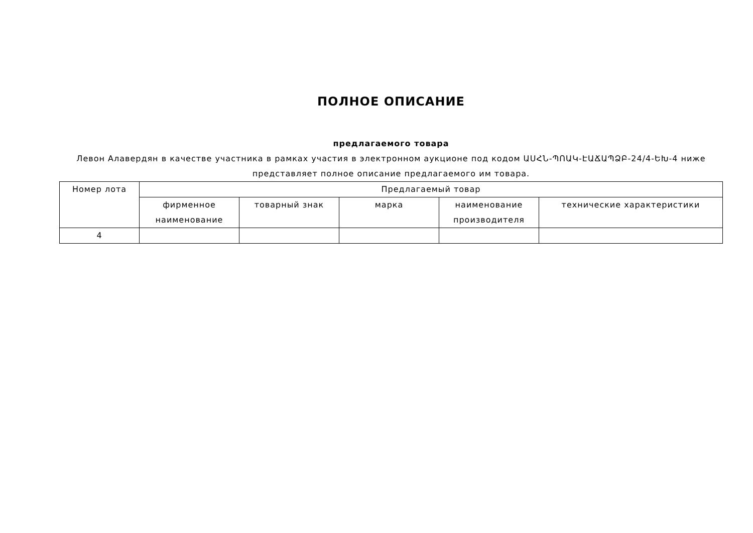ПОЛНОЕ ОПИСАНИЕ
предлагаемого товара
Левон Алавердян в качестве участника в рамках участия в электронном аукционе под кодом ԱՍՀՆ-ՊՈԱԿ-ԷԱՃԱՊՁԲ-24/4-ԵԽ-4 ниже представляет полное описание предлагаемого им товара.
| Номер лота | Предлагаемый товар | | | | |
| --- | --- | --- | --- | --- | --- |
| | фирменное наименование | товарный знак | марка | наименование производителя | технические характеристики |
| 4 | | | | | |